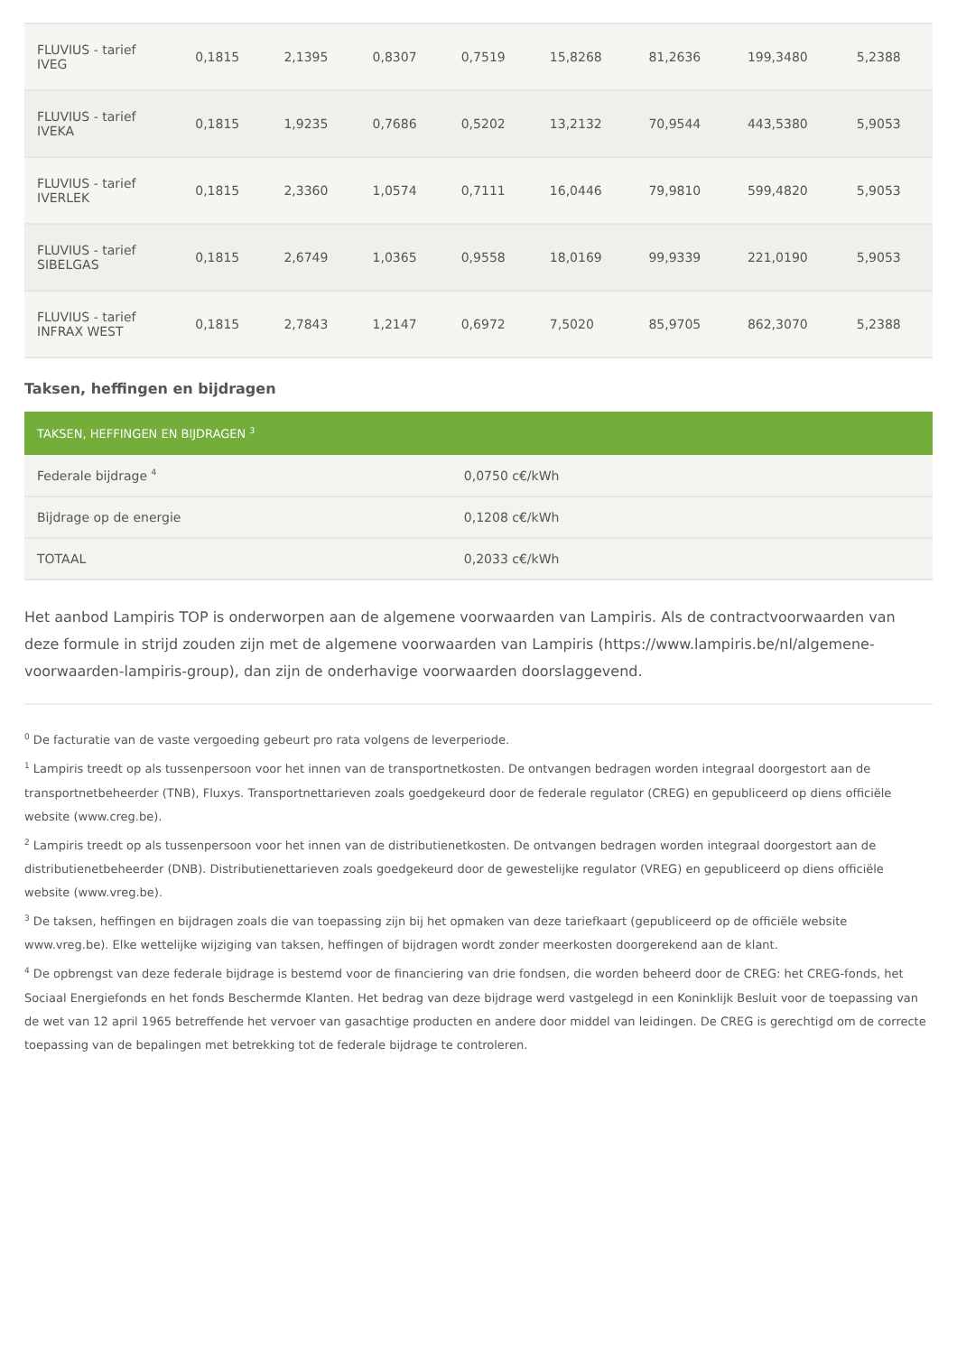| FLUVIUS - tarief IVEG | 0,1815 | 2,1395 | 0,8307 | 0,7519 | 15,8268 | 81,2636 | 199,3480 | 5,2388 |
| FLUVIUS - tarief IVEKA | 0,1815 | 1,9235 | 0,7686 | 0,5202 | 13,2132 | 70,9544 | 443,5380 | 5,9053 |
| FLUVIUS - tarief IVERLEK | 0,1815 | 2,3360 | 1,0574 | 0,7111 | 16,0446 | 79,9810 | 599,4820 | 5,9053 |
| FLUVIUS - tarief SIBELGAS | 0,1815 | 2,6749 | 1,0365 | 0,9558 | 18,0169 | 99,9339 | 221,0190 | 5,9053 |
| FLUVIUS - tarief INFRAX WEST | 0,1815 | 2,7843 | 1,2147 | 0,6972 | 7,5020 | 85,9705 | 862,3070 | 5,2388 |
Taksen, heffingen en bijdragen
| TAKSEN, HEFFINGEN EN BIJDRAGEN <sup>3</sup> | |
| --- | --- |
| Federale bijdrage <sup>4</sup> | 0,0750 c€/kWh |
| Bijdrage op de energie | 0,1208 c€/kWh |
| TOTAAL | 0,2033 c€/kWh |
Het aanbod Lampiris TOP is onderworpen aan de algemene voorwaarden van Lampiris. Als de contractvoorwaarden van deze formule in strijd zouden zijn met de algemene voorwaarden van Lampiris (https://www.lampiris.be/nl/algemene-voorwaarden-lampiris-group), dan zijn de onderhavige voorwaarden doorslaggevend.
<sup>0</sup> De facturatie van de vaste vergoeding gebeurt pro rata volgens de leverperiode.
<sup>1</sup> Lampiris treedt op als tussenpersoon voor het innen van de transportnetkosten. De ontvangen bedragen worden integraal doorgestort aan de transportnetbeheerder (TNB), Fluxys. Transportnettarieven zoals goedgekeurd door de federale regulator (CREG) en gepubliceerd op diens officiële website (www.creg.be).
<sup>2</sup> Lampiris treedt op als tussenpersoon voor het innen van de distributienetkosten. De ontvangen bedragen worden integraal doorgestort aan de distributienetbeheerder (DNB). Distributienettarieven zoals goedgekeurd door de gewestelijke regulator (VREG) en gepubliceerd op diens officiële website (www.vreg.be).
<sup>3</sup> De taksen, heffingen en bijdragen zoals die van toepassing zijn bij het opmaken van deze tariefkaart (gepubliceerd op de officiële website www.vreg.be). Elke wettelijke wijziging van taksen, heffingen of bijdragen wordt zonder meerkosten doorgerekend aan de klant.
<sup>4</sup> De opbrengst van deze federale bijdrage is bestemd voor de financiering van drie fondsen, die worden beheerd door de CREG: het CREG-fonds, het Sociaal Energiefonds en het fonds Beschermde Klanten. Het bedrag van deze bijdrage werd vastgelegd in een Koninklijk Besluit voor de toepassing van de wet van 12 april 1965 betreffende het vervoer van gasachtige producten en andere door middel van leidingen. De CREG is gerechtigd om de correcte toepassing van de bepalingen met betrekking tot de federale bijdrage te controleren.